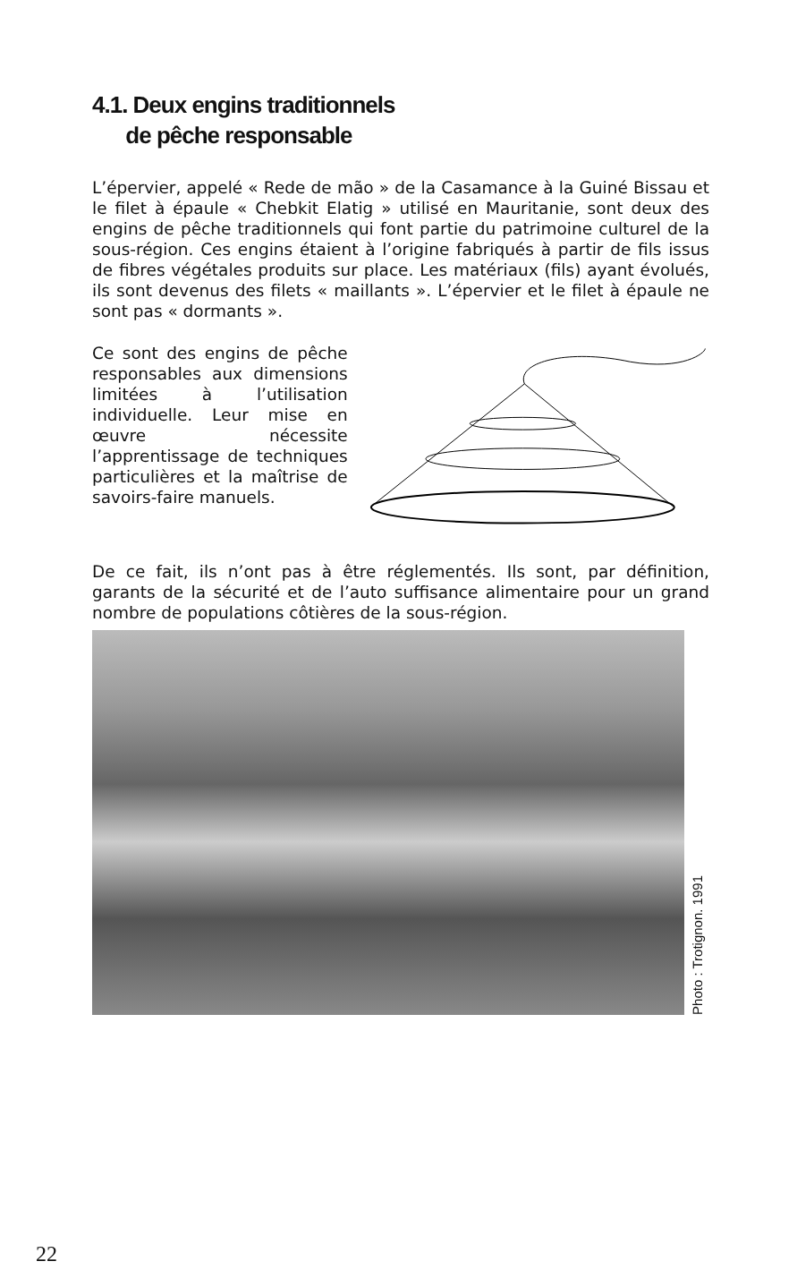4.1. Deux engins traditionnels
de pêche responsable
L’épervier, appelé « Rede de mão » de la Casamance à la Guiné Bissau et le filet à épaule « Chebkit Elatig » utilisé en Mauritanie, sont deux des engins de pêche traditionnels qui font partie du patrimoine culturel de la sous-région. Ces engins étaient à l’origine fabriqués à partir de fils issus de fibres végétales produits sur place. Les matériaux (fils) ayant évolués, ils sont devenus des filets « maillants ». L’épervier et le filet à épaule ne sont pas « dormants ».
Ce sont des engins de pêche responsables aux dimensions limitées à l’utilisation individuelle. Leur mise en œuvre nécessite l’apprentissage de techniques particulières et la maîtrise de savoirs-faire manuels.
De ce fait, ils n’ont pas à être réglementés. Ils sont, par définition, garants de la sécurité et de l’auto suffisance alimentaire pour un grand nombre de populations côtières de la sous-région.
Photo : Trotignon. 1991
22